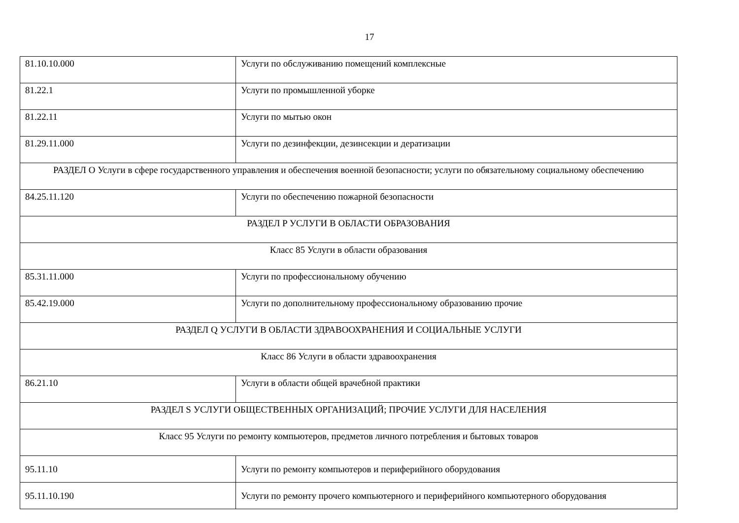17
| 81.10.10.000 | Услуги по обслуживанию помещений комплексные |
| 81.22.1 | Услуги по промышленной уборке |
| 81.22.11 | Услуги по мытью окон |
| 81.29.11.000 | Услуги по дезинфекции, дезинсекции и дератизации |
| РАЗДЕЛ O Услуги в сфере государственного управления и обеспечения военной безопасности; услуги по обязательному социальному обеспечению | |
| 84.25.11.120 | Услуги по обеспечению пожарной безопасности |
| РАЗДЕЛ P УСЛУГИ В ОБЛАСТИ ОБРАЗОВАНИЯ | |
| Класс 85 Услуги в области образования | |
| 85.31.11.000 | Услуги по профессиональному обучению |
| 85.42.19.000 | Услуги по дополнительному профессиональному образованию прочие |
| РАЗДЕЛ Q УСЛУГИ В ОБЛАСТИ ЗДРАВООХРАНЕНИЯ И СОЦИАЛЬНЫЕ УСЛУГИ | |
| Класс 86 Услуги в области здравоохранения | |
| 86.21.10 | Услуги в области общей врачебной практики |
| РАЗДЕЛ S УСЛУГИ ОБЩЕСТВЕННЫХ ОРГАНИЗАЦИЙ; ПРОЧИЕ УСЛУГИ ДЛЯ НАСЕЛЕНИЯ | |
| Класс 95 Услуги по ремонту компьютеров, предметов личного потребления и бытовых товаров | |
| 95.11.10 | Услуги по ремонту компьютеров и периферийного оборудования |
| 95.11.10.190 | Услуги по ремонту прочего компьютерного и периферийного компьютерного оборудования |